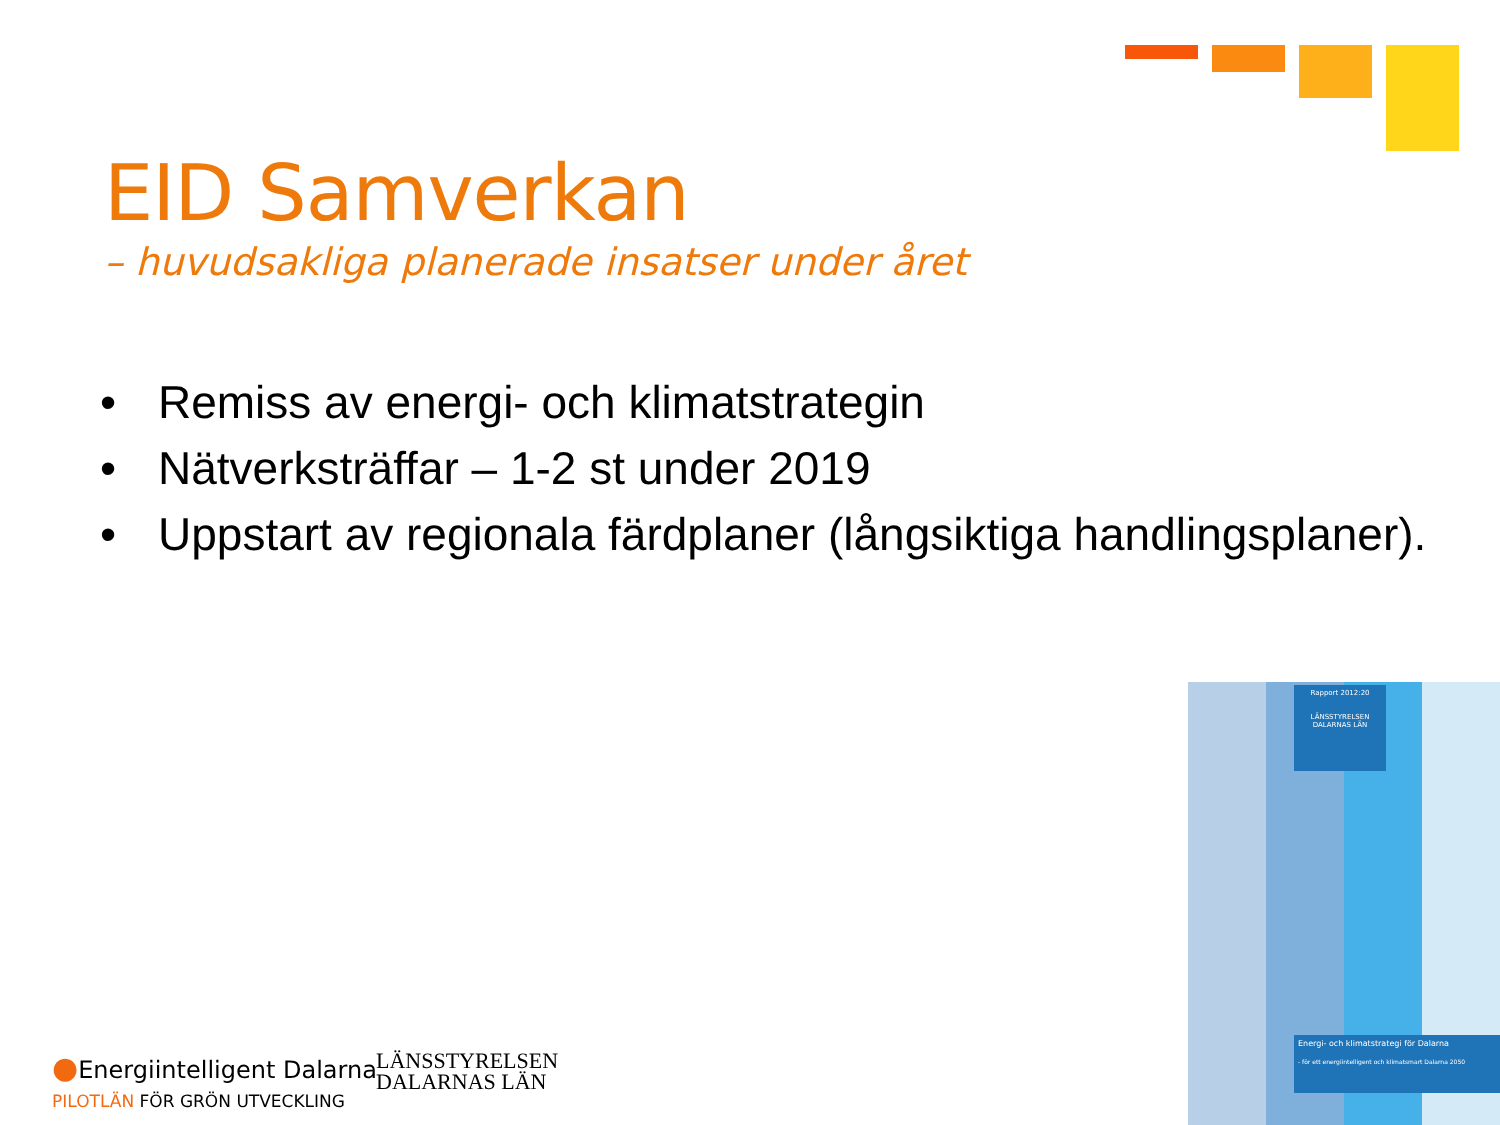EID Samverkan
– huvudsakliga planerade insatser under året
• Remiss av energi- och klimatstrategin
• Nätverksträffar – 1-2 st under 2019
• Uppstart av regionala färdplaner (långsiktiga handlingsplaner).
●Energiintelligent Dalarna
PILOTLÄN FÖR GRÖN UTVECKLING
LÄNSSTYRELSEN
DALARNAS LÄN
Rapport 2012:20
LÄNSSTYRELSEN
DALARNAS LÄN
Energi- och klimatstrategi för Dalarna
- för ett energiintelligent och klimatsmart Dalarna 2050